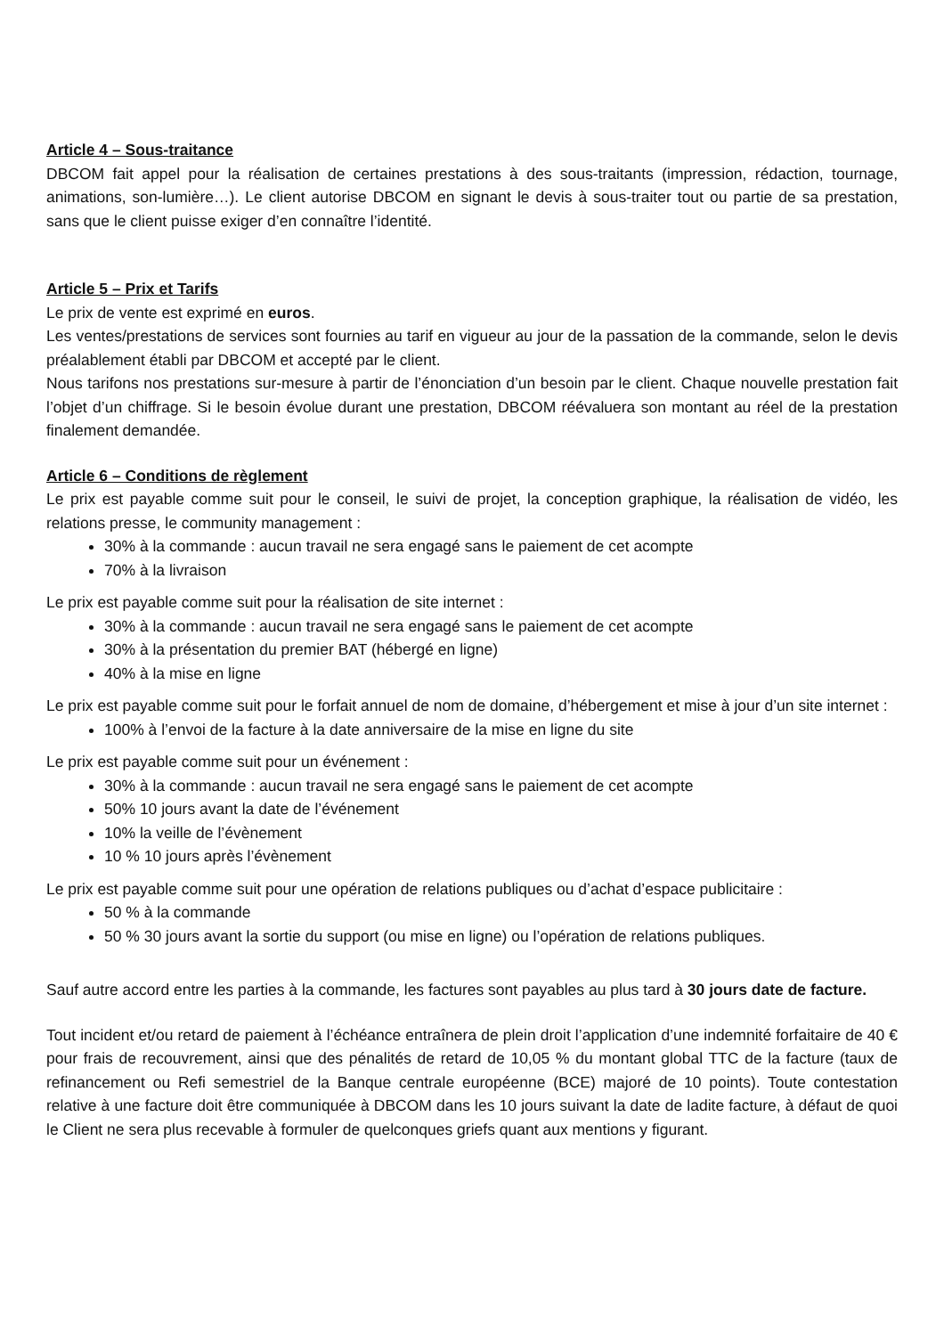Article 4 – Sous-traitance
DBCOM fait appel pour la réalisation de certaines prestations à des sous-traitants (impression, rédaction, tournage, animations, son-lumière…). Le client autorise DBCOM en signant le devis à sous-traiter tout ou partie de sa prestation, sans que le client puisse exiger d’en connaître l’identité.
Article 5 – Prix et Tarifs
Le prix de vente est exprimé en euros.
Les ventes/prestations de services sont fournies au tarif en vigueur au jour de la passation de la commande, selon le devis préalablement établi par DBCOM et accepté par le client.
Nous tarifons nos prestations sur-mesure à partir de l’énonciation d’un besoin par le client. Chaque nouvelle prestation fait l’objet d’un chiffrage. Si le besoin évolue durant une prestation, DBCOM réévaluera son montant au réel de la prestation finalement demandée.
Article 6 – Conditions de règlement
Le prix est payable comme suit pour le conseil, le suivi de projet, la conception graphique, la réalisation de vidéo, les relations presse, le community management :
30% à la commande : aucun travail ne sera engagé sans le paiement de cet acompte
70% à la livraison
Le prix est payable comme suit pour la réalisation de site internet :
30% à la commande : aucun travail ne sera engagé sans le paiement de cet acompte
30% à la présentation du premier BAT (hébergé en ligne)
40% à la mise en ligne
Le prix est payable comme suit pour le forfait annuel de nom de domaine, d’hébergement et mise à jour d’un site internet :
100% à l’envoi de la facture à la date anniversaire de la mise en ligne du site
Le prix est payable comme suit pour un événement :
30% à la commande : aucun travail ne sera engagé sans le paiement de cet acompte
50% 10 jours avant la date de l’événement
10% la veille de l’évènement
10 % 10 jours après l’évènement
Le prix est payable comme suit pour une opération de relations publiques ou d’achat d’espace publicitaire :
50 % à la commande
50 % 30 jours avant la sortie du support (ou mise en ligne) ou l’opération de relations publiques.
Sauf autre accord entre les parties à la commande, les factures sont payables au plus tard à 30 jours date de facture.
Tout incident et/ou retard de paiement à l’échéance entraînera de plein droit l’application d’une indemnité forfaitaire de 40 € pour frais de recouvrement, ainsi que des pénalités de retard de 10,05 % du montant global TTC de la facture (taux de refinancement ou Refi semestriel de la Banque centrale européenne (BCE) majoré de 10 points). Toute contestation relative à une facture doit être communiquée à DBCOM dans les 10 jours suivant la date de ladite facture, à défaut de quoi le Client ne sera plus recevable à formuler de quelconques griefs quant aux mentions y figurant.